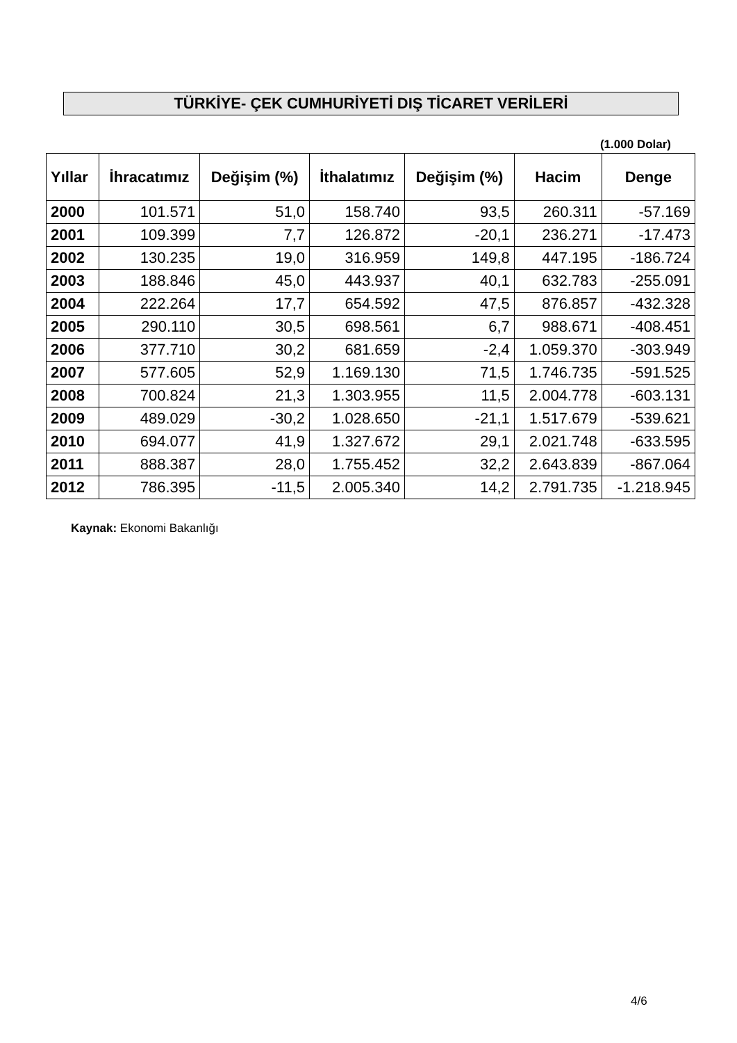TÜRKİYE- ÇEK CUMHURİYETİ DIŞ TİCARET VERİLERİ
(1.000 Dolar)
| Yıllar | İhracatımız | Değişim (%) | İthalatımız | Değişim (%) | Hacim | Denge |
| --- | --- | --- | --- | --- | --- | --- |
| 2000 | 101.571 | 51,0 | 158.740 | 93,5 | 260.311 | -57.169 |
| 2001 | 109.399 | 7,7 | 126.872 | -20,1 | 236.271 | -17.473 |
| 2002 | 130.235 | 19,0 | 316.959 | 149,8 | 447.195 | -186.724 |
| 2003 | 188.846 | 45,0 | 443.937 | 40,1 | 632.783 | -255.091 |
| 2004 | 222.264 | 17,7 | 654.592 | 47,5 | 876.857 | -432.328 |
| 2005 | 290.110 | 30,5 | 698.561 | 6,7 | 988.671 | -408.451 |
| 2006 | 377.710 | 30,2 | 681.659 | -2,4 | 1.059.370 | -303.949 |
| 2007 | 577.605 | 52,9 | 1.169.130 | 71,5 | 1.746.735 | -591.525 |
| 2008 | 700.824 | 21,3 | 1.303.955 | 11,5 | 2.004.778 | -603.131 |
| 2009 | 489.029 | -30,2 | 1.028.650 | -21,1 | 1.517.679 | -539.621 |
| 2010 | 694.077 | 41,9 | 1.327.672 | 29,1 | 2.021.748 | -633.595 |
| 2011 | 888.387 | 28,0 | 1.755.452 | 32,2 | 2.643.839 | -867.064 |
| 2012 | 786.395 | -11,5 | 2.005.340 | 14,2 | 2.791.735 | -1.218.945 |
Kaynak: Ekonomi Bakanlığı
4/6